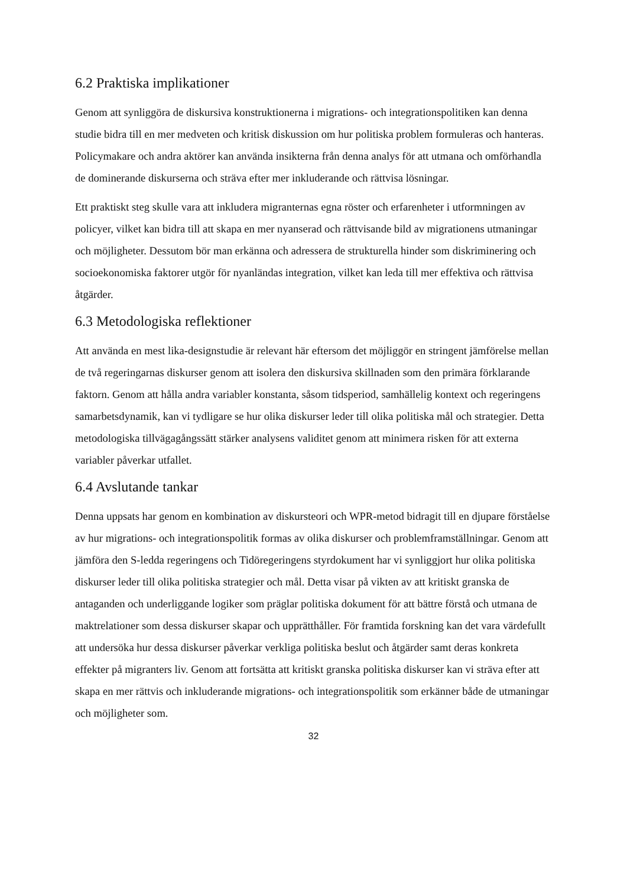6.2 Praktiska implikationer
Genom att synliggöra de diskursiva konstruktionerna i migrations- och integrationspolitiken kan denna studie bidra till en mer medveten och kritisk diskussion om hur politiska problem formuleras och hanteras. Policymakare och andra aktörer kan använda insikterna från denna analys för att utmana och omförhandla de dominerande diskurserna och sträva efter mer inkluderande och rättvisa lösningar.
Ett praktiskt steg skulle vara att inkludera migranternas egna röster och erfarenheter i utformningen av policyer, vilket kan bidra till att skapa en mer nyanserad och rättvisande bild av migrationens utmaningar och möjligheter. Dessutom bör man erkänna och adressera de strukturella hinder som diskriminering och socioekonomiska faktorer utgör för nyanländas integration, vilket kan leda till mer effektiva och rättvisa åtgärder.
6.3 Metodologiska reflektioner
Att använda en mest lika-designstudie är relevant här eftersom det möjliggör en stringent jämförelse mellan de två regeringarnas diskurser genom att isolera den diskursiva skillnaden som den primära förklarande faktorn. Genom att hålla andra variabler konstanta, såsom tidsperiod, samhällelig kontext och regeringens samarbetsdynamik, kan vi tydligare se hur olika diskurser leder till olika politiska mål och strategier. Detta metodologiska tillvägagångssätt stärker analysens validitet genom att minimera risken för att externa variabler påverkar utfallet.
6.4 Avslutande tankar
Denna uppsats har genom en kombination av diskursteori och WPR-metod bidragit till en djupare förståelse av hur migrations- och integrationspolitik formas av olika diskurser och problemframställningar. Genom att jämföra den S-ledda regeringens och Tidöregeringens styrdokument har vi synliggjort hur olika politiska diskurser leder till olika politiska strategier och mål. Detta visar på vikten av att kritiskt granska de antaganden och underliggande logiker som präglar politiska dokument för att bättre förstå och utmana de maktrelationer som dessa diskurser skapar och upprätthåller. För framtida forskning kan det vara värdefullt att undersöka hur dessa diskurser påverkar verkliga politiska beslut och åtgärder samt deras konkreta effekter på migranters liv. Genom att fortsätta att kritiskt granska politiska diskurser kan vi sträva efter att skapa en mer rättvis och inkluderande migrations- och integrationspolitik som erkänner både de utmaningar och möjligheter som.
32